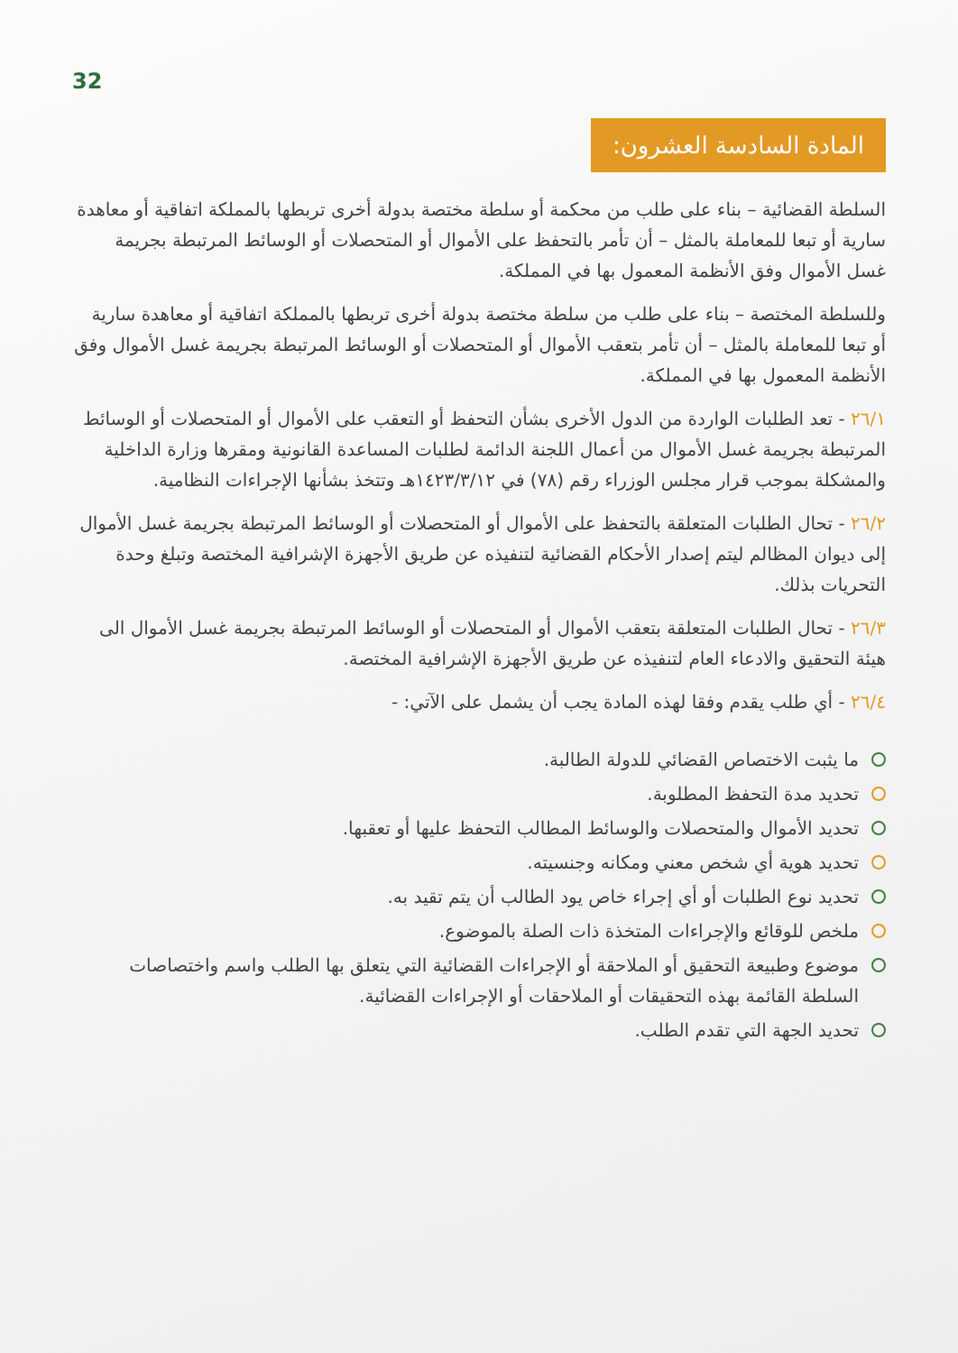32
المادة السادسة العشرون:
السلطة القضائية – بناء على طلب من محكمة أو سلطة مختصة بدولة أخرى تربطها بالمملكة اتفاقية أو معاهدة سارية أو تبعا للمعاملة بالمثل – أن تأمر بالتحفظ على الأموال أو المتحصلات أو الوسائط المرتبطة بجريمة غسل الأموال وفق الأنظمة المعمول بها في المملكة.
وللسلطة المختصة – بناء على طلب من سلطة مختصة بدولة أخرى تربطها بالمملكة اتفاقية أو معاهدة سارية أو تبعا للمعاملة بالمثل – أن تأمر بتعقب الأموال أو المتحصلات أو الوسائط المرتبطة بجريمة غسل الأموال وفق الأنظمة المعمول بها في المملكة.
٢٦/١ - تعد الطلبات الواردة من الدول الأخرى بشأن التحفظ أو التعقب على الأموال أو المتحصلات أو الوسائط المرتبطة بجريمة غسل الأموال من أعمال اللجنة الدائمة لطلبات المساعدة القانونية ومقرها وزارة الداخلية والمشكلة بموجب قرار مجلس الوزراء رقم (٧٨) في ١٤٢٣/٣/١٢هـ وتتخذ بشأنها الإجراءات النظامية.
٢٦/٢ - تحال الطلبات المتعلقة بالتحفظ على الأموال أو المتحصلات أو الوسائط المرتبطة بجريمة غسل الأموال إلى ديوان المظالم ليتم إصدار الأحكام القضائية لتنفيذه عن طريق الأجهزة الإشرافية المختصة وتبلغ وحدة التحريات بذلك.
٢٦/٣ - تحال الطلبات المتعلقة بتعقب الأموال أو المتحصلات أو الوسائط المرتبطة بجريمة غسل الأموال الى هيئة التحقيق والادعاء العام لتنفيذه عن طريق الأجهزة الإشرافية المختصة.
٢٦/٤ - أي طلب يقدم وفقا لهذه المادة يجب أن يشمل على الآتي: -
ما يثبت الاختصاص القضائي للدولة الطالبة.
تحديد مدة التحفظ المطلوبة.
تحديد الأموال والمتحصلات والوسائط المطالب التحفظ عليها أو تعقبها.
تحديد هوية أي شخص معني ومكانه وجنسيته.
تحديد نوع الطلبات أو أي إجراء خاص يود الطالب أن يتم تقيد به.
ملخص للوقائع والإجراءات المتخذة ذات الصلة بالموضوع.
موضوع وطبيعة التحقيق أو الملاحقة أو الإجراءات القضائية التي يتعلق بها الطلب واسم واختصاصات السلطة القائمة بهذه التحقيقات أو الملاحقات أو الإجراءات القضائية.
تحديد الجهة التي تقدم الطلب.